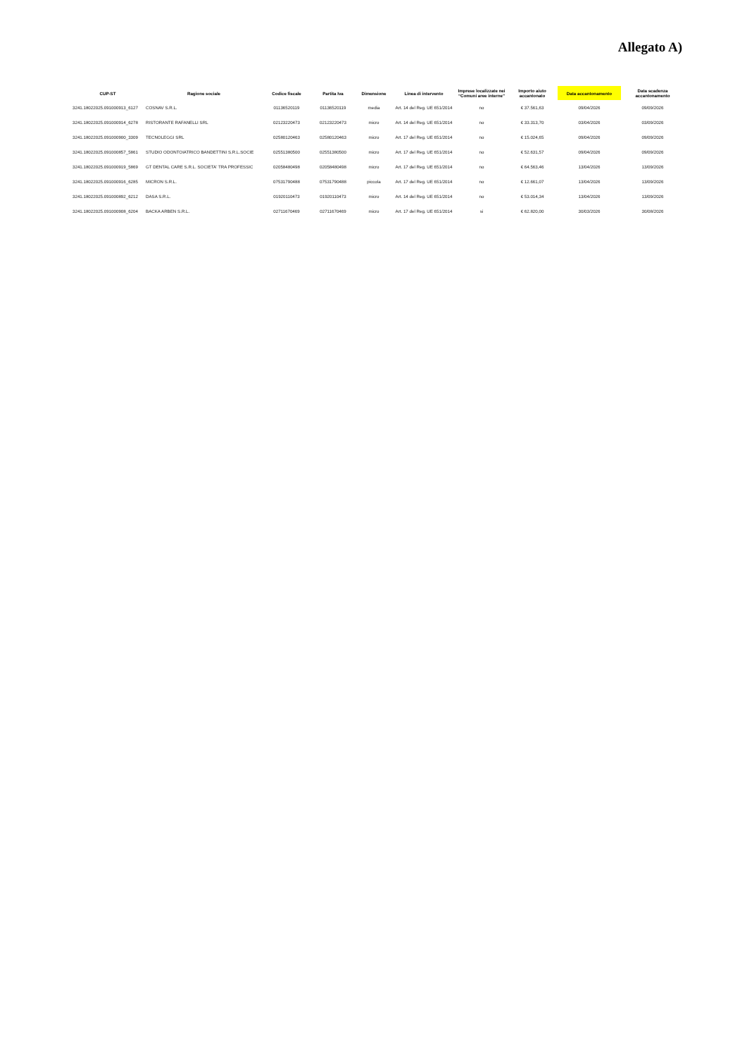Allegato A)
| CUP-ST | Ragione sociale | Codice fiscale | Partita Iva | Dimensione | Linea di intervento | Imprese localizzate nei “Comuni aree interne” | Importo aiuto accantonato | Data accantonamento | Data scadenza accantonamento |
| --- | --- | --- | --- | --- | --- | --- | --- | --- | --- |
| 3241.18022025.091000913_6127 | COSNAV S.R.L. | 01136520119 | 01136520119 | media | Art. 14 del Reg. UE 651/2014 | no | € 37.561,63 | 09/04/2026 | 09/09/2026 |
| 3241.18022025.091000914_6278 | RISTORANTE RAFANELLI SRL | 02123220473 | 02123220473 | micro | Art. 14 del Reg. UE 651/2014 | no | € 33.313,70 | 03/04/2026 | 03/09/2026 |
| 3241.18022025.091000900_3309 | TECNOLEGGI SRL | 02580120463 | 02580120463 | micro | Art. 17 del Reg. UE 651/2014 | no | € 15.024,65 | 09/04/2026 | 09/09/2026 |
| 3241.18022025.091000857_5861 | STUDIO ODONTOIATRICO BANDETTINI S.R.L.SOCIE | 02551380500 | 02551380500 | micro | Art. 17 del Reg. UE 651/2014 | no | € 52.631,57 | 09/04/2026 | 09/09/2026 |
| 3241.18022025.091000919_5869 | GT DENTAL CARE S.R.L. SOCIETA' TRA PROFESSIC | 02058480498 | 02058480498 | micro | Art. 17 del Reg. UE 651/2014 | no | € 64.563,46 | 13/04/2026 | 13/09/2026 |
| 3241.18022025.091000916_6285 | MICRON S.R.L. | 07531790488 | 07531790488 | piccola | Art. 17 del Reg. UE 651/2014 | no | € 12.661,07 | 13/04/2026 | 13/09/2026 |
| 3241.18022025.091000892_6212 | DASA S.R.L. | 01920110473 | 01920110473 | micro | Art. 14 del Reg. UE 651/2014 | no | € 53.014,34 | 13/04/2026 | 13/09/2026 |
| 3241.18022025.091000908_6204 | BACKA ARBEN S.R.L. | 02711670469 | 02711670469 | micro | Art. 17 del Reg. UE 651/2014 | si | € 62.820,00 | 30/03/2026 | 30/08/2026 |